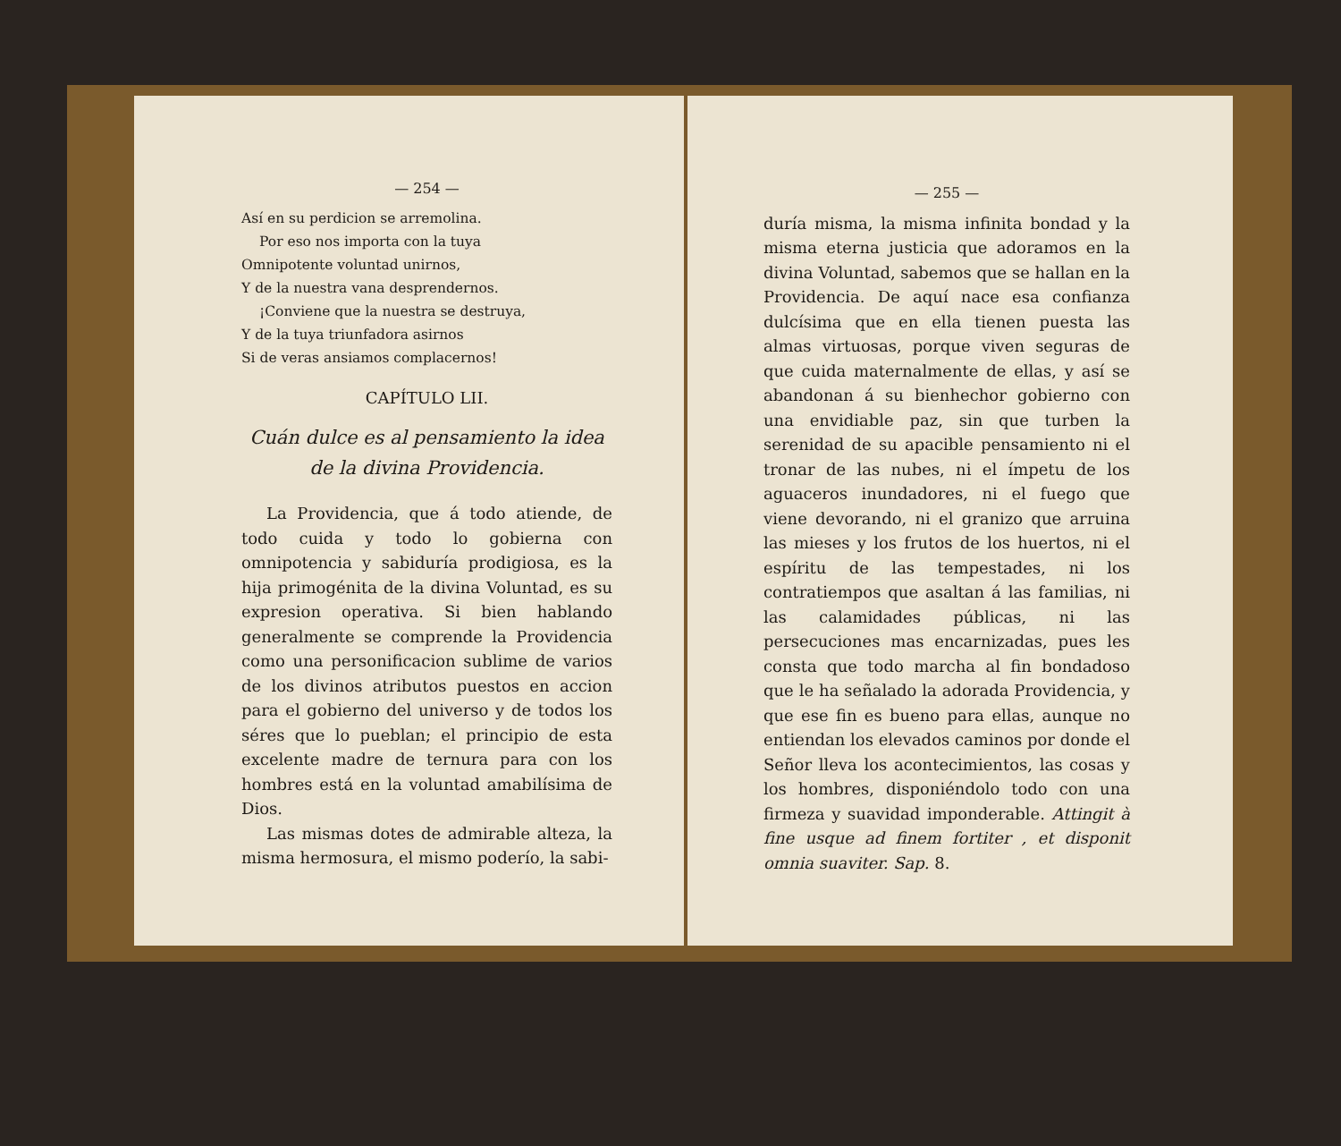— 254 —
Así en su perdicion se arremolina.
Por eso nos importa con la tuya
Omnipotente voluntad unirnos,
Y de la nuestra vana desprendernos.
¡Conviene que la nuestra se destruya,
Y de la tuya triunfadora asirnos
Si de veras ansiamos complacernos!
CAPÍTULO LII.
Cuán dulce es al pensamiento la idea de la divina Providencia.
La Providencia, que á todo atiende, de todo cuida y todo lo gobierna con omnipotencia y sabiduría prodigiosa, es la hija primogénita de la divina Voluntad, es su expresion operativa. Si bien hablando generalmente se comprende la Providencia como una personificacion sublime de varios de los divinos atributos puestos en accion para el gobierno del universo y de todos los séres que lo pueblan; el principio de esta excelente madre de ternura para con los hombres está en la voluntad amabilísima de Dios.
Las mismas dotes de admirable alteza, la misma hermosura, el mismo poderío, la sabi-
— 255 —
duría misma, la misma infinita bondad y la misma eterna justicia que adoramos en la divina Voluntad, sabemos que se hallan en la Providencia. De aquí nace esa confianza dulcísima que en ella tienen puesta las almas virtuosas, porque viven seguras de que cuida maternalmente de ellas, y así se abandonan á su bienhechor gobierno con una envidiable paz, sin que turben la serenidad de su apacible pensamiento ni el tronar de las nubes, ni el ímpetu de los aguaceros inundadores, ni el fuego que viene devorando, ni el granizo que arruina las mieses y los frutos de los huertos, ni el espíritu de las tempestades, ni los contratiempos que asaltan á las familias, ni las calamidades públicas, ni las persecuciones mas encarnizadas, pues les consta que todo marcha al fin bondadoso que le ha señalado la adorada Providencia, y que ese fin es bueno para ellas, aunque no entiendan los elevados caminos por donde el Señor lleva los acontecimientos, las cosas y los hombres, disponiéndolo todo con una firmeza y suavidad imponderable. Attingit à fine usque ad finem fortiter , et disponit omnia suaviter. Sap. 8.